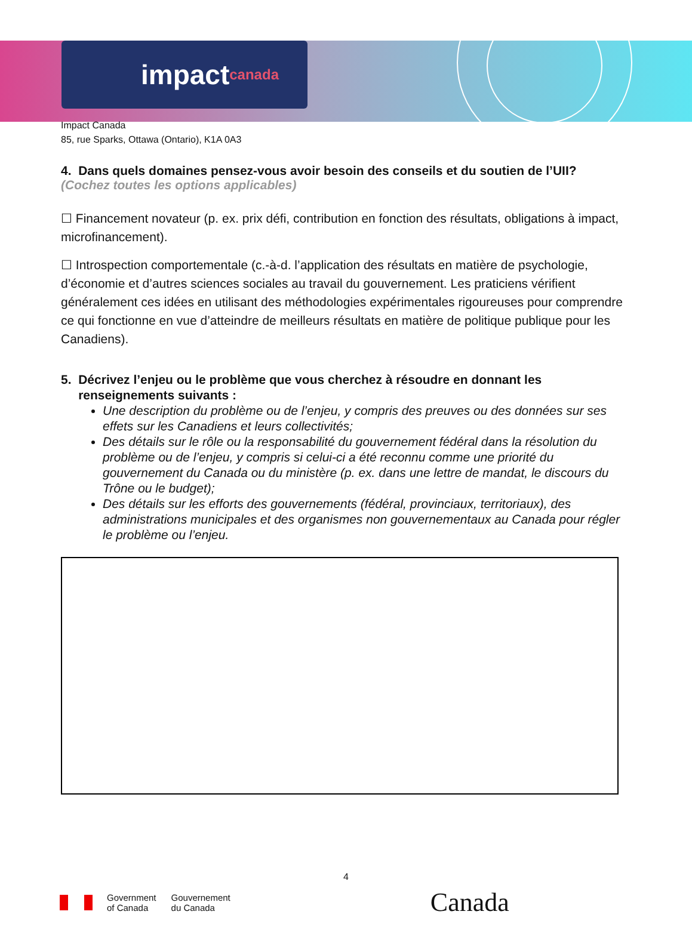impact canada
Impact Canada
85, rue Sparks, Ottawa (Ontario), K1A 0A3
4. Dans quels domaines pensez-vous avoir besoin des conseils et du soutien de l’UII?
(Cochez toutes les options applicables)
☐ Financement novateur (p. ex. prix défi, contribution en fonction des résultats, obligations à impact, microfinancement).
☐ Introspection comportementale (c.-à-d. l’application des résultats en matière de psychologie, d’économie et d’autres sciences sociales au travail du gouvernement. Les praticiens vérifient généralement ces idées en utilisant des méthodologies expérimentales rigoureuses pour comprendre ce qui fonctionne en vue d’atteindre de meilleurs résultats en matière de politique publique pour les Canadiens).
5. Décrivez l’enjeu ou le problème que vous cherchez à résoudre en donnant les
renseignements suivants :
Une description du problème ou de l’enjeu, y compris des preuves ou des données sur ses effets sur les Canadiens et leurs collectivités;
Des détails sur le rôle ou la responsabilité du gouvernement fédéral dans la résolution du problème ou de l’enjeu, y compris si celui-ci a été reconnu comme une priorité du gouvernement du Canada ou du ministère (p. ex. dans une lettre de mandat, le discours du Trône ou le budget);
Des détails sur les efforts des gouvernements (fédéral, provinciaux, territoriaux), des administrations municipales et des organismes non gouvernementaux au Canada pour régler le problème ou l’enjeu.
4
Government
of Canada Gouvernement
du Canada Canada